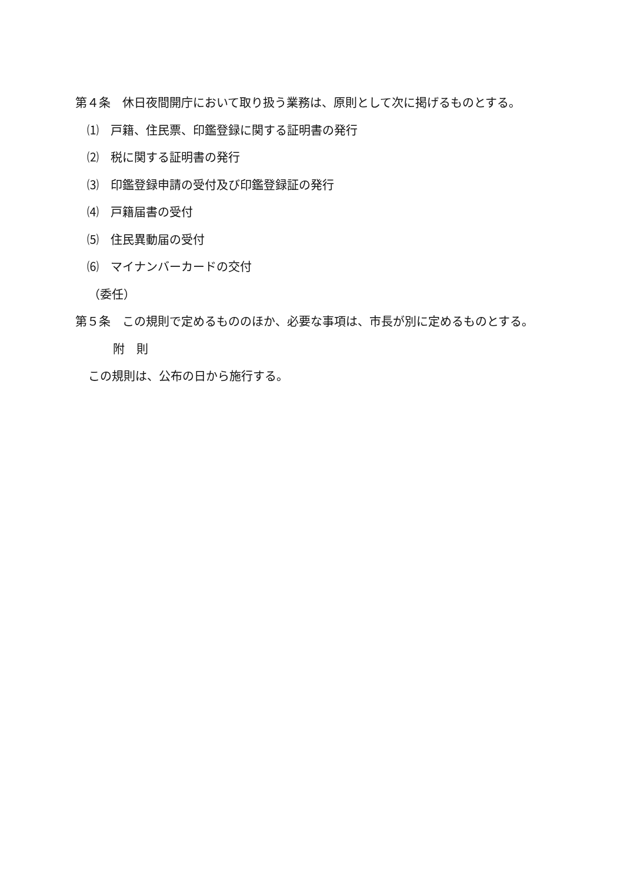第４条　休日夜間開庁において取り扱う業務は、原則として次に掲げるものとする。
⑴　戸籍、住民票、印鑑登録に関する証明書の発行
⑵　税に関する証明書の発行
⑶　印鑑登録申請の受付及び印鑑登録証の発行
⑷　戸籍届書の受付
⑸　住民異動届の受付
⑹　マイナンバーカードの交付
（委任）
第５条　この規則で定めるもののほか、必要な事項は、市長が別に定めるものとする。
附　則
この規則は、公布の日から施行する。